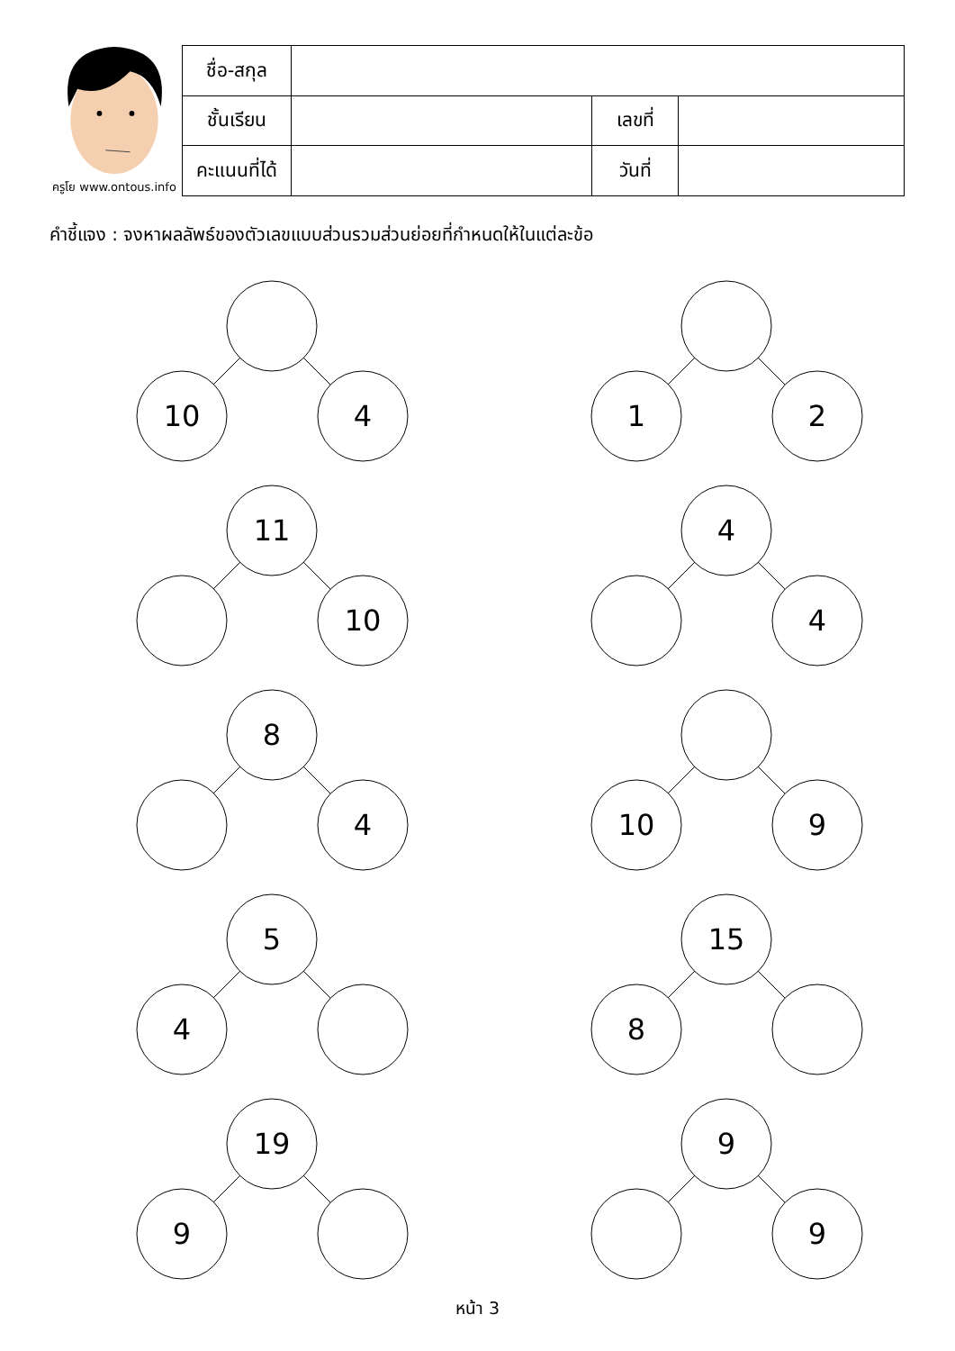ครูโย www.ontous.info
| ชื่อ-สกุล | | | |
| ชั้นเรียน | | เลขที่ | |
| คะแนนที่ได้ | | วันที่ | |
คำชี้แจง : จงหาผลลัพธ์ของตัวเลขแบบส่วนรวมส่วนย่อยที่กำหนดให้ในแต่ละข้อ
10
4
1
2
11
10
4
4
8
4
10
9
5
4
15
8
19
9
9
9
หน้า 3